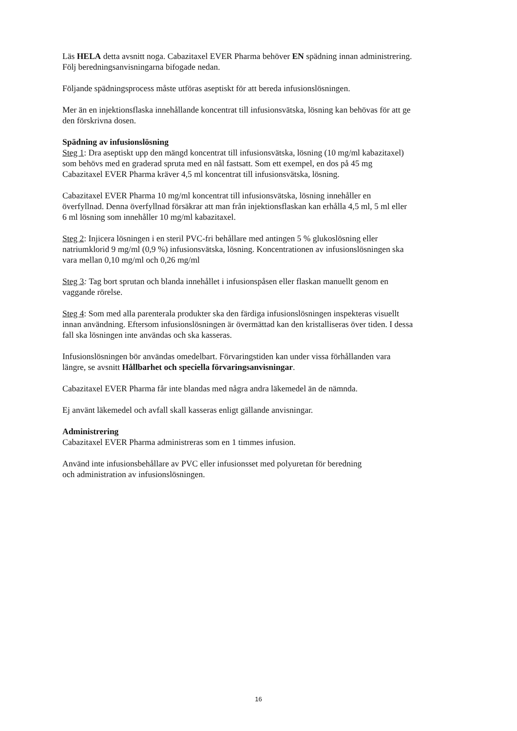Läs HELA detta avsnitt noga. Cabazitaxel EVER Pharma behöver EN spädning innan administrering.
Följ beredningsanvisningarna bifogade nedan.
Följande spädningsprocess måste utföras aseptiskt för att bereda infusionslösningen.
Mer än en injektionsflaska innehållande koncentrat till infusionsvätska, lösning kan behövas för att ge
den förskrivna dosen.
Spädning av infusionslösning
Steg 1: Dra aseptiskt upp den mängd koncentrat till infusionsvätska, lösning (10 mg/ml kabazitaxel)
som behövs med en graderad spruta med en nål fastsatt. Som ett exempel, en dos på 45 mg
Cabazitaxel EVER Pharma kräver 4,5 ml koncentrat till infusionsvätska, lösning.
Cabazitaxel EVER Pharma 10 mg/ml koncentrat till infusionsvätska, lösning innehåller en
överfyllnad. Denna överfyllnad försäkrar att man från injektionsflaskan kan erhålla 4,5 ml, 5 ml eller
6 ml lösning som innehåller 10 mg/ml kabazitaxel.
Steg 2: Injicera lösningen i en steril PVC-fri behållare med antingen 5 % glukoslösning eller
natriumklorid 9 mg/ml (0,9 %) infusionsvätska, lösning. Koncentrationen av infusionslösningen ska
vara mellan 0,10 mg/ml och 0,26 mg/ml
Steg 3: Tag bort sprutan och blanda innehållet i infusionspåsen eller flaskan manuellt genom en
vaggande rörelse.
Steg 4: Som med alla parenterala produkter ska den färdiga infusionslösningen inspekteras visuellt
innan användning. Eftersom infusionslösningen är övermättad kan den kristalliseras över tiden. I dessa
fall ska lösningen inte användas och ska kasseras.
Infusionslösningen bör användas omedelbart. Förvaringstiden kan under vissa förhållanden vara
längre, se avsnitt Hållbarhet och speciella förvaringsanvisningar.
Cabazitaxel EVER Pharma får inte blandas med några andra läkemedel än de nämnda.
Ej använt läkemedel och avfall skall kasseras enligt gällande anvisningar.
Administrering
Cabazitaxel EVER Pharma administreras som en 1 timmes infusion.
Använd inte infusionsbehållare av PVC eller infusionsset med polyuretan för beredning
och administration av infusionslösningen.
16